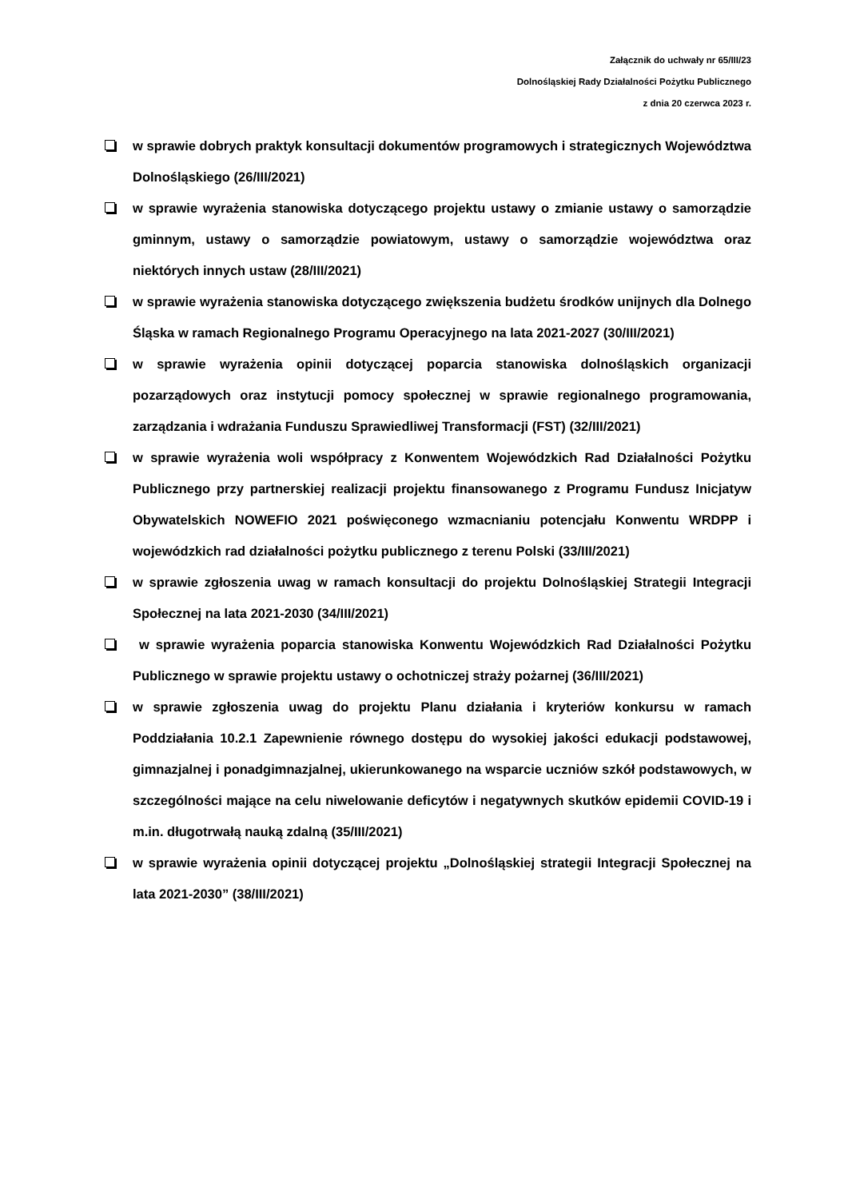Załącznik do uchwały nr 65/III/23
Dolnośląskiej Rady Działalności Pożytku Publicznego
z dnia 20 czerwca 2023 r.
w sprawie dobrych praktyk konsultacji dokumentów programowych i strategicznych Województwa Dolnośląskiego (26/III/2021)
w sprawie wyrażenia stanowiska dotyczącego projektu ustawy o zmianie ustawy o samorządzie gminnym, ustawy o samorządzie powiatowym, ustawy o samorządzie województwa oraz niektórych innych ustaw (28/III/2021)
w sprawie wyrażenia stanowiska dotyczącego zwiększenia budżetu środków unijnych dla Dolnego Śląska w ramach Regionalnego Programu Operacyjnego na lata 2021-2027 (30/III/2021)
w sprawie wyrażenia opinii dotyczącej poparcia stanowiska dolnośląskich organizacji pozarządowych oraz instytucji pomocy społecznej w sprawie regionalnego programowania, zarządzania i wdrażania Funduszu Sprawiedliwej Transformacji (FST) (32/III/2021)
w sprawie wyrażenia woli współpracy z Konwentem Wojewódzkich Rad Działalności Pożytku Publicznego przy partnerskiej realizacji projektu finansowanego z Programu Fundusz Inicjatyw Obywatelskich NOWEFIO 2021 poświęconego wzmacnianiu potencjału Konwentu WRDPP i wojewódzkich rad działalności pożytku publicznego z terenu Polski (33/III/2021)
w sprawie zgłoszenia uwag w ramach konsultacji do projektu Dolnośląskiej Strategii Integracji Społecznej na lata 2021-2030 (34/III/2021)
w sprawie wyrażenia poparcia stanowiska Konwentu Wojewódzkich Rad Działalności Pożytku Publicznego w sprawie projektu ustawy o ochotniczej straży pożarnej (36/III/2021)
w sprawie zgłoszenia uwag do projektu Planu działania i kryteriów konkursu w ramach Poddziałania 10.2.1 Zapewnienie równego dostępu do wysokiej jakości edukacji podstawowej, gimnazjalnej i ponadgimnazjalnej, ukierunkowanego na wsparcie uczniów szkół podstawowych, w szczególności mające na celu niwelowanie deficytów i negatywnych skutków epidemii COVID-19 i m.in. długotrwałą nauką zdalną (35/III/2021)
w sprawie wyrażenia opinii dotyczącej projektu „Dolnośląskiej strategii Integracji Społecznej na lata 2021-2030” (38/III/2021)